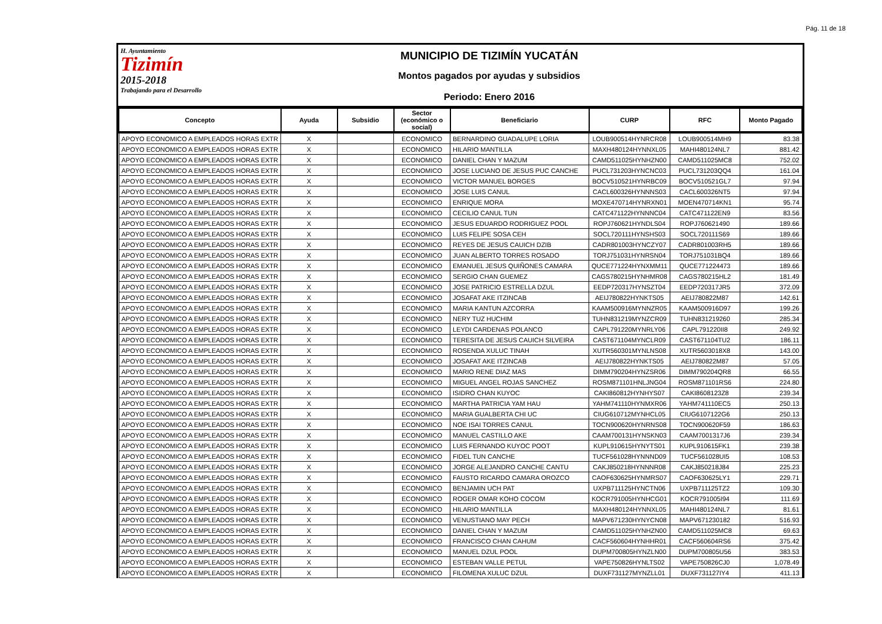Pág. 11 de 18
H. Ayuntamiento
Tizimín
2015-2018
Trabajando para el Desarrollo
MUNICIPIO DE TIZIMÍN YUCATÁN
Montos pagados por ayudas y subsidios
Periodo: Enero 2016
| Concepto | Ayuda | Subsidio | Sector (económico o social) | Beneficiario | CURP | RFC | Monto Pagado |
| --- | --- | --- | --- | --- | --- | --- | --- |
| APOYO ECONOMICO A EMPLEADOS HORAS EXTR | X | | ECONOMICO | BERNARDINO GUADALUPE LORIA | LOUB900514HYNRCR08 | LOUB900514MH9 | 83.38 |
| APOYO ECONOMICO A EMPLEADOS HORAS EXTR | X | | ECONOMICO | HILARIO MANTILLA | MAXH480124HYNNXL05 | MAHI480124NL7 | 881.42 |
| APOYO ECONOMICO A EMPLEADOS HORAS EXTR | X | | ECONOMICO | DANIEL CHAN Y MAZUM | CAMD511025HYNHZN00 | CAMD511025MC8 | 752.02 |
| APOYO ECONOMICO A EMPLEADOS HORAS EXTR | X | | ECONOMICO | JOSE LUCIANO DE JESUS PUC CANCHE | PUCL731203HYNCNC03 | PUCL731203QQ4 | 161.04 |
| APOYO ECONOMICO A EMPLEADOS HORAS EXTR | X | | ECONOMICO | VICTOR MANUEL BORGES | BOCV510521HYNRBC09 | BOCV510521GL7 | 97.94 |
| APOYO ECONOMICO A EMPLEADOS HORAS EXTR | X | | ECONOMICO | JOSE LUIS CANUL | CACL600326HYNNNS03 | CACL600326NT5 | 97.94 |
| APOYO ECONOMICO A EMPLEADOS HORAS EXTR | X | | ECONOMICO | ENRIQUE MORA | MOXE470714HYNRXN01 | MOEN470714KN1 | 95.74 |
| APOYO ECONOMICO A EMPLEADOS HORAS EXTR | X | | ECONOMICO | CECILIO CANUL TUN | CATC471122HYNNNC04 | CATC471122EN9 | 83.56 |
| APOYO ECONOMICO A EMPLEADOS HORAS EXTR | X | | ECONOMICO | JESUS EDUARDO RODRIGUEZ POOL | ROPJ760621HYNDLS04 | ROPJ760621490 | 189.66 |
| APOYO ECONOMICO A EMPLEADOS HORAS EXTR | X | | ECONOMICO | LUIS FELIPE SOSA CEH | SOCL720111HYNSHS03 | SOCL720111S69 | 189.66 |
| APOYO ECONOMICO A EMPLEADOS HORAS EXTR | X | | ECONOMICO | REYES DE JESUS CAUICH DZIB | CADR801003HYNCZY07 | CADR801003RH5 | 189.66 |
| APOYO ECONOMICO A EMPLEADOS HORAS EXTR | X | | ECONOMICO | JUAN ALBERTO TORRES ROSADO | TORJ751031HYNRSN04 | TORJ751031BQ4 | 189.66 |
| APOYO ECONOMICO A EMPLEADOS HORAS EXTR | X | | ECONOMICO | EMANUEL JESUS QUIÑONES CAMARA | QUCE771224HYNXMM11 | QUCE771224473 | 189.66 |
| APOYO ECONOMICO A EMPLEADOS HORAS EXTR | X | | ECONOMICO | SERGIO CHAN GUEMEZ | CAGS780215HYNHMR08 | CAGS780215HL2 | 181.49 |
| APOYO ECONOMICO A EMPLEADOS HORAS EXTR | X | | ECONOMICO | JOSE PATRICIO ESTRELLA DZUL | EEDP720317HYNSZT04 | EEDP720317JR5 | 372.09 |
| APOYO ECONOMICO A EMPLEADOS HORAS EXTR | X | | ECONOMICO | JOSAFAT AKE ITZINCAB | AEIJ780822HYNKTS05 | AEIJ780822M87 | 142.61 |
| APOYO ECONOMICO A EMPLEADOS HORAS EXTR | X | | ECONOMICO | MARIA KANTUN AZCORRA | KAAM500916MYNNZR05 | KAAM500916D97 | 199.26 |
| APOYO ECONOMICO A EMPLEADOS HORAS EXTR | X | | ECONOMICO | NERY TUZ HUCHIM | TUHN831219MYNZCR09 | TUHN831219260 | 285.34 |
| APOYO ECONOMICO A EMPLEADOS HORAS EXTR | X | | ECONOMICO | LEYDI CARDENAS POLANCO | CAPL791220MYNRLY06 | CAPL791220II8 | 249.92 |
| APOYO ECONOMICO A EMPLEADOS HORAS EXTR | X | | ECONOMICO | TERESITA DE JESUS CAUICH SILVEIRA | CAST671104MYNCLR09 | CAST671104TU2 | 186.11 |
| APOYO ECONOMICO A EMPLEADOS HORAS EXTR | X | | ECONOMICO | ROSENDA XULUC TINAH | XUTR560301MYNLNS08 | XUTR5603018X8 | 143.00 |
| APOYO ECONOMICO A EMPLEADOS HORAS EXTR | X | | ECONOMICO | JOSAFAT AKE ITZINCAB | AEIJ780822HYNKTS05 | AEIJ780822M87 | 57.05 |
| APOYO ECONOMICO A EMPLEADOS HORAS EXTR | X | | ECONOMICO | MARIO RENE DIAZ MAS | DIMM790204HYNZSR06 | DIMM790204QR8 | 66.55 |
| APOYO ECONOMICO A EMPLEADOS HORAS EXTR | X | | ECONOMICO | MIGUEL ANGEL ROJAS SANCHEZ | ROSM871101HNLJNG04 | ROSM871101RS6 | 224.80 |
| APOYO ECONOMICO A EMPLEADOS HORAS EXTR | X | | ECONOMICO | ISIDRO CHAN KUYOC | CAKI860812HYNHYS07 | CAKI8608123Z8 | 239.34 |
| APOYO ECONOMICO A EMPLEADOS HORAS EXTR | X | | ECONOMICO | MARTHA PATRICIA YAM HAU | YAHM741110HYNMXR06 | YAHM741110EC5 | 250.13 |
| APOYO ECONOMICO A EMPLEADOS HORAS EXTR | X | | ECONOMICO | MARIA GUALBERTA CHI UC | CIUG610712MYNHCL05 | CIUG6107122G6 | 250.13 |
| APOYO ECONOMICO A EMPLEADOS HORAS EXTR | X | | ECONOMICO | NOE ISAI TORRES CANUL | TOCN900620HYNRNS08 | TOCN900620F59 | 186.63 |
| APOYO ECONOMICO A EMPLEADOS HORAS EXTR | X | | ECONOMICO | MANUEL CASTILLO AKE | CAAM700131HYNSKN03 | CAAM7001317J6 | 239.34 |
| APOYO ECONOMICO A EMPLEADOS HORAS EXTR | X | | ECONOMICO | LUIS FERNANDO KUYOC POOT | KUPL910615HYNYTS01 | KUPL910615FK1 | 239.38 |
| APOYO ECONOMICO A EMPLEADOS HORAS EXTR | X | | ECONOMICO | FIDEL TUN CANCHE | TUCF561028HYNNND09 | TUCF561028UI5 | 108.53 |
| APOYO ECONOMICO A EMPLEADOS HORAS EXTR | X | | ECONOMICO | JORGE ALEJANDRO CANCHE CANTU | CAKJ850218HYNNNR08 | CAKJ850218J84 | 225.23 |
| APOYO ECONOMICO A EMPLEADOS HORAS EXTR | X | | ECONOMICO | FAUSTO RICARDO CAMARA OROZCO | CAOF630625HYNMRS07 | CAOF630625LY1 | 229.71 |
| APOYO ECONOMICO A EMPLEADOS HORAS EXTR | X | | ECONOMICO | BENJAMIN UCH PAT | UXPB711125HYNCTN06 | UXPB711125TZ2 | 109.30 |
| APOYO ECONOMICO A EMPLEADOS HORAS EXTR | X | | ECONOMICO | ROGER OMAR KOHO COCOM | KOCR791005HYNHCG01 | KOCR791005I94 | 111.69 |
| APOYO ECONOMICO A EMPLEADOS HORAS EXTR | X | | ECONOMICO | HILARIO MANTILLA | MAXH480124HYNNXL05 | MAHI480124NL7 | 81.61 |
| APOYO ECONOMICO A EMPLEADOS HORAS EXTR | X | | ECONOMICO | VENUSTIANO MAY PECH | MAPV671230HYNYCN08 | MAPV671230182 | 516.93 |
| APOYO ECONOMICO A EMPLEADOS HORAS EXTR | X | | ECONOMICO | DANIEL CHAN Y MAZUM | CAMD511025HYNHZN00 | CAMD511025MC8 | 69.63 |
| APOYO ECONOMICO A EMPLEADOS HORAS EXTR | X | | ECONOMICO | FRANCISCO CHAN CAHUM | CACF560604HYNHHR01 | CACF560604RS6 | 375.42 |
| APOYO ECONOMICO A EMPLEADOS HORAS EXTR | X | | ECONOMICO | MANUEL DZUL POOL | DUPM700805HYNZLN00 | DUPM700805U56 | 383.53 |
| APOYO ECONOMICO A EMPLEADOS HORAS EXTR | X | | ECONOMICO | ESTEBAN VALLE PETUL | VAPE750826HYNLTS02 | VAPE750826CJ0 | 1,078.49 |
| APOYO ECONOMICO A EMPLEADOS HORAS EXTR | X | | ECONOMICO | FILOMENA XULUC DZUL | DUXF731127MYNZLL01 | DUXF731127IY4 | 411.13 |